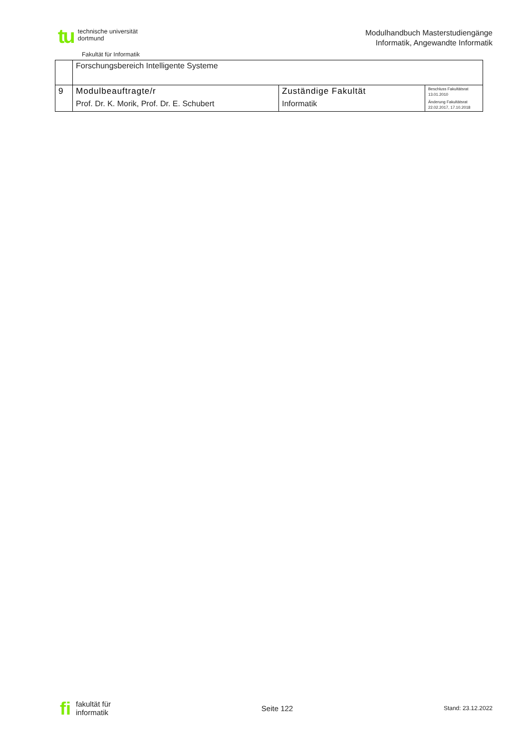tu technische universität
dortmund
Fakultät für Informatik
Modulhandbuch Masterstudiengänge
Informatik, Angewandte Informatik
| | Forschungsbereich Intelligente Systeme | | |
| 9 | Modulbeauftragte/r Prof. Dr. K. Morik, Prof. Dr. E. Schubert | Zuständige Fakultät Informatik | Beschluss Fakultätsrat 13.01.2010 Änderung Fakultätsrat 22.02.2017, 17.10.2018 |
fi fakultät für
informatik
Seite 122
Stand: 23.12.2022